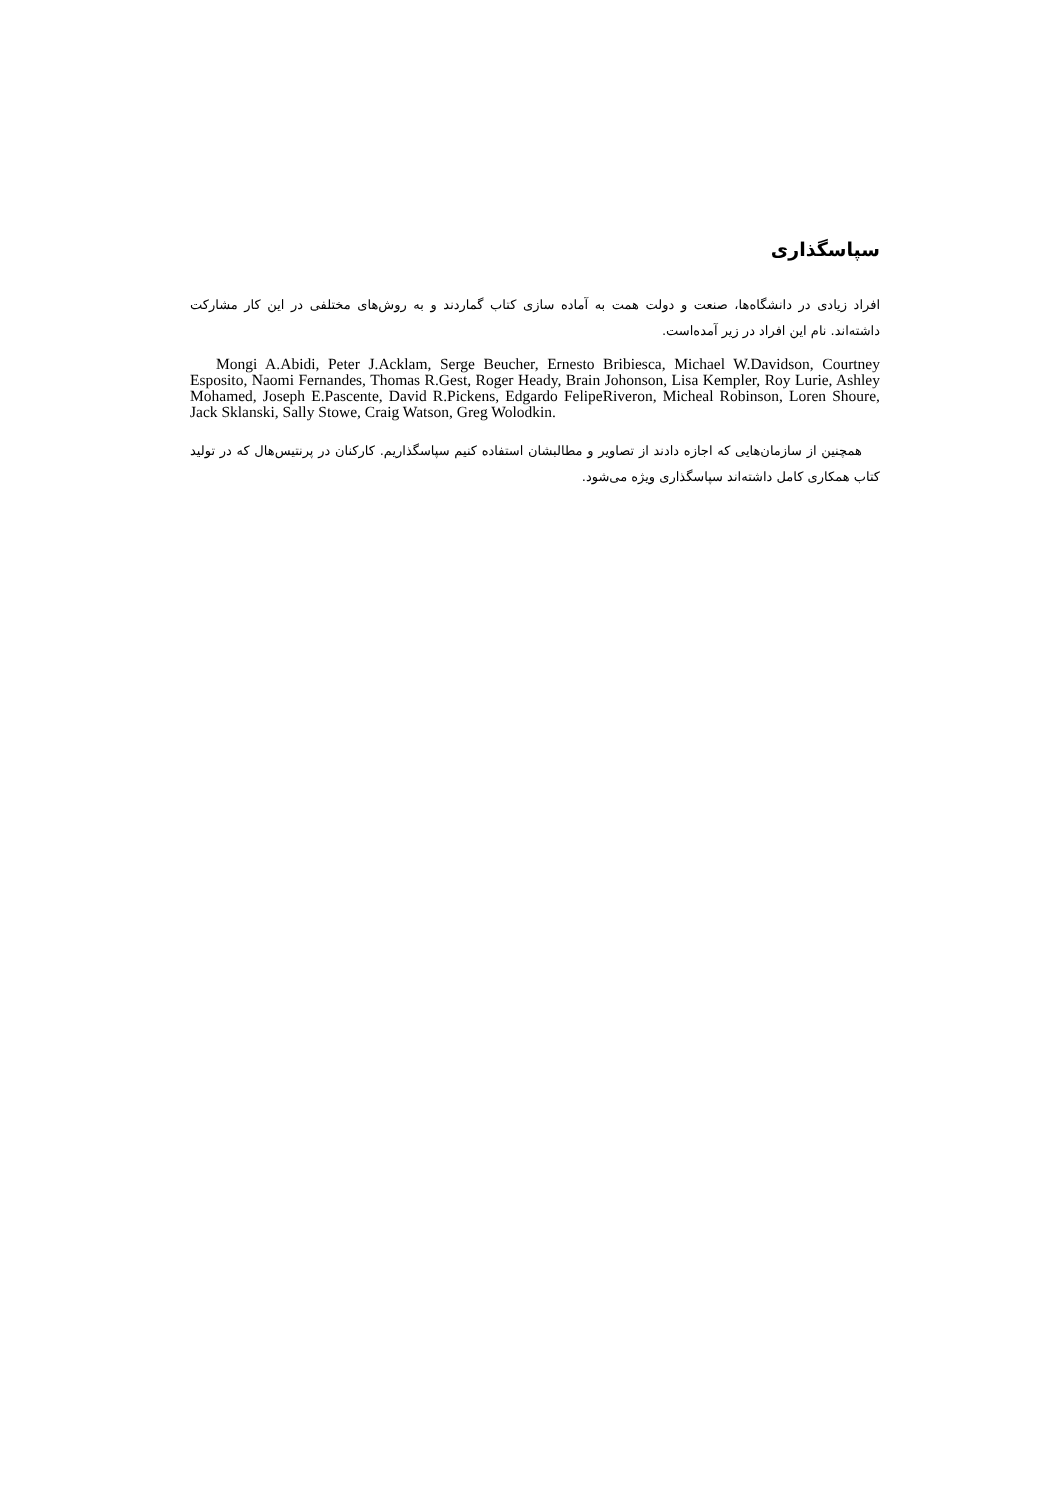سپاسگذاری
افراد زیادی در دانشگاه‌ها، صنعت و دولت همت به آماده سازی کتاب گماردند و به روش‌های مختلفی در این کار مشارکت داشته‌اند. نام این افراد در زیر آمده‌است.
Mongi A.Abidi, Peter J.Acklam, Serge Beucher, Ernesto Bribiesca, Michael W.Davidson, Courtney Esposito, Naomi Fernandes, Thomas R.Gest, Roger Heady, Brain Johonson, Lisa Kempler, Roy Lurie, Ashley Mohamed, Joseph E.Pascente, David R.Pickens, Edgardo FelipeRiveron, Micheal Robinson, Loren Shoure, Jack Sklanski, Sally Stowe, Craig Watson, Greg Wolodkin.
همچنین از سازمان‌هایی که اجازه دادند از تصاویر و مطالبشان استفاده کنیم سپاسگذاریم. کارکنان در پرنتیس‌هال که در تولید کتاب همکاری کامل داشته‌اند سپاسگذاری ویژه می‌شود.